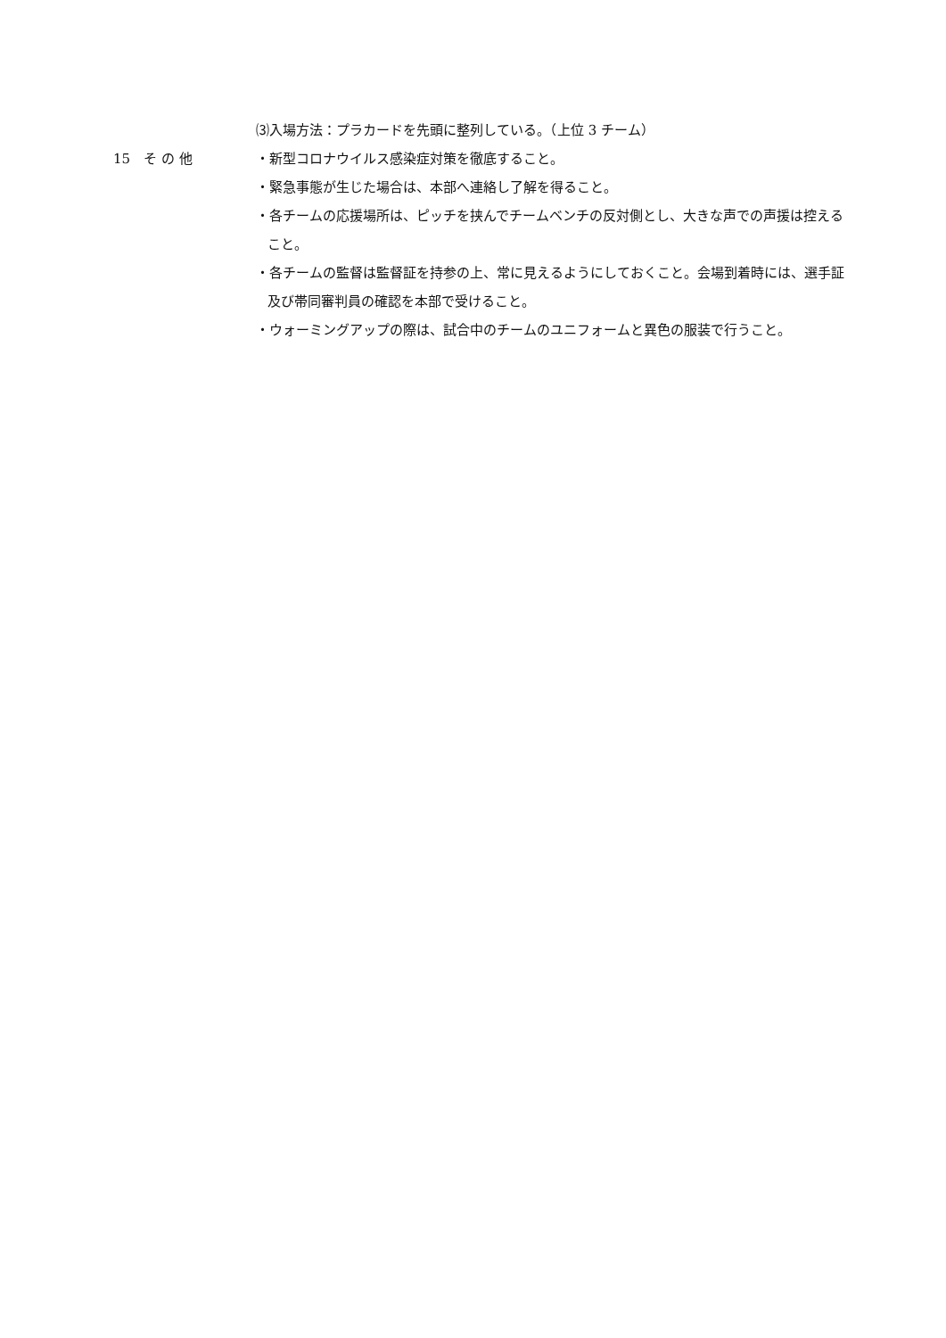⑶入場方法：プラカードを先頭に整列している。（上位 3 チーム）
15　そ の 他
・新型コロナウイルス感染症対策を徹底すること。
・緊急事態が生じた場合は、本部へ連絡し了解を得ること。
・各チームの応援場所は、ピッチを挟んでチームベンチの反対側とし、大きな声での声援は控えること。
・各チームの監督は監督証を持参の上、常に見えるようにしておくこと。会場到着時には、選手証及び帯同審判員の確認を本部で受けること。
・ウォーミングアップの際は、試合中のチームのユニフォームと異色の服装で行うこと。